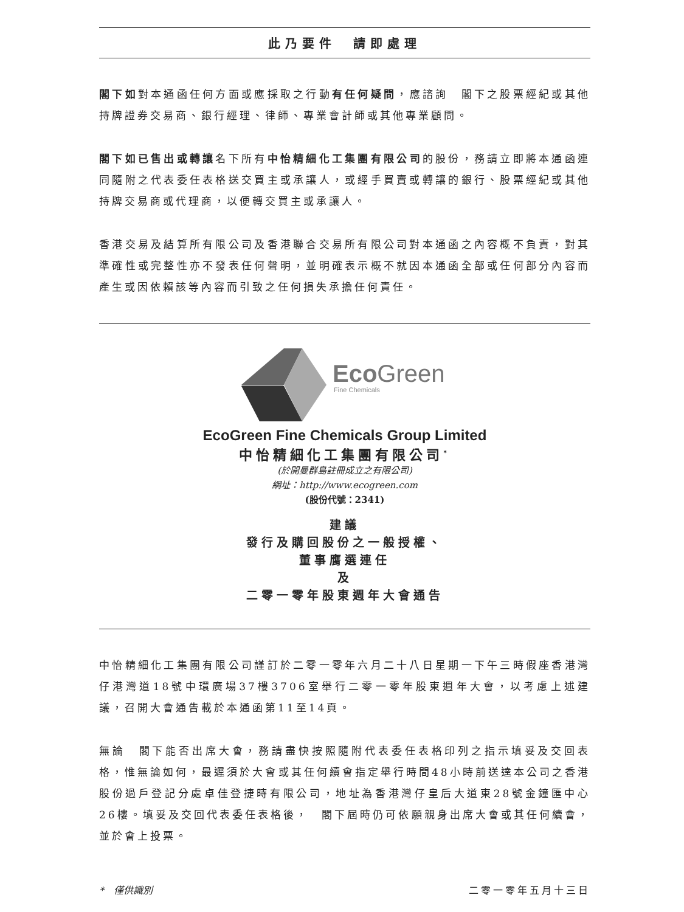此乃要件　請即處理
閣下如對本通函任何方面或應採取之行動有任何疑問，應諮詢　閣下之股票經紀或其他持牌證券交易商、銀行經理、律師、專業會計師或其他專業顧問。
閣下如已售出或轉讓名下所有中怡精細化工集團有限公司的股份，務請立即將本通函連同隨附之代表委任表格送交買主或承讓人，或經手買賣或轉讓的銀行、股票經紀或其他持牌交易商或代理商，以便轉交買主或承讓人。
香港交易及結算所有限公司及香港聯合交易所有限公司對本通函之內容概不負責，對其準確性或完整性亦不發表任何聲明，並明確表示概不就因本通函全部或任何部分內容而產生或因依賴該等內容而引致之任何損失承擔任何責任。
EcoGreen
Fine Chemicals
EcoGreen Fine Chemicals Group Limited
中怡精細化工集團有限公司<sup>*</sup>
(於開曼群島註冊成立之有限公司)
網址：http://www.ecogreen.com
(股份代號：2341)
建議
發行及購回股份之一般授權、
董事膺選連任
及
二零一零年股東週年大會通告
中怡精細化工集團有限公司謹訂於二零一零年六月二十八日星期一下午三時假座香港灣仔港灣道18號中環廣場37樓3706室舉行二零一零年股東週年大會，以考慮上述建議，召開大會通告載於本通函第11至14頁。
無論　閣下能否出席大會，務請盡快按照隨附代表委任表格印列之指示填妥及交回表格，惟無論如何，最遲須於大會或其任何續會指定舉行時間48小時前送達本公司之香港股份過戶登記分處卓佳登捷時有限公司，地址為香港灣仔皇后大道東28號金鐘匯中心26樓。填妥及交回代表委任表格後，　閣下屆時仍可依願親身出席大會或其任何續會，並於會上投票。
*　僅供識別 二零一零年五月十三日